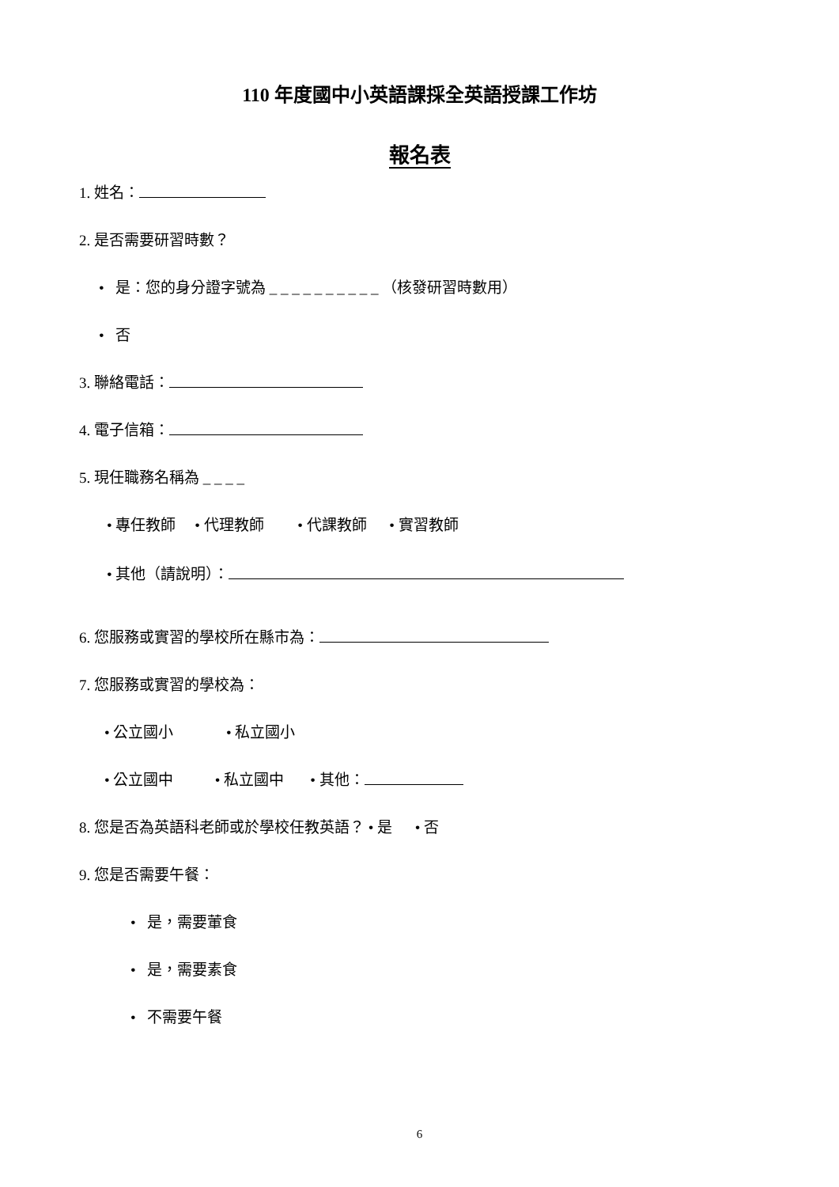110 年度國中小英語課採全英語授課工作坊
報名表
1. 姓名：
2. 是否需要研習時數？
• 是：您的身分證字號為 _ _ _ _ _ _ _ _ _ _ （核發研習時數用）
• 否
3. 聯絡電話：
4. 電子信箱：
5. 現任職務名稱為 _ _ _ _
• 專任教師 • 代理教師 • 代課教師 • 實習教師
• 其他（請說明）：
6. 您服務或實習的學校所在縣市為：
7. 您服務或實習的學校為：
• 公立國小 • 私立國小
• 公立國中 • 私立國中 • 其他：
8. 您是否為英語科老師或於學校任教英語？ • 是 • 否
9. 您是否需要午餐：
• 是，需要葷食
• 是，需要素食
• 不需要午餐
6